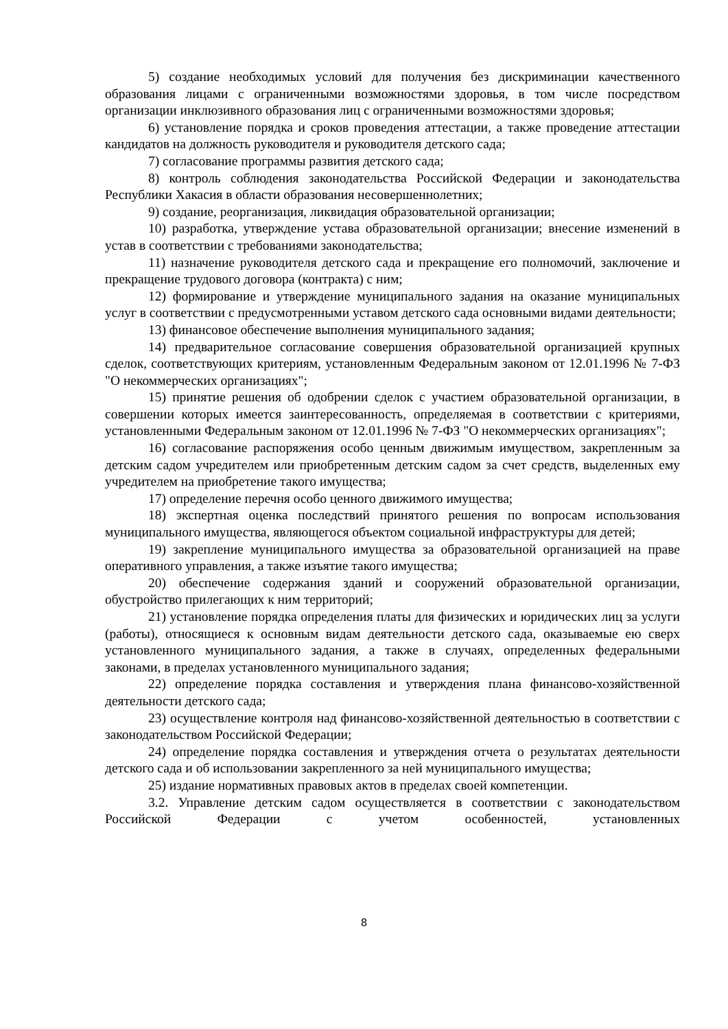5) создание необходимых условий для получения без дискриминации качественного образования лицами с ограниченными возможностями здоровья, в том числе посредством организации инклюзивного образования лиц с ограниченными возможностями здоровья;
6) установление порядка и сроков проведения аттестации, а также проведение аттестации кандидатов на должность руководителя и руководителя детского сада;
7) согласование программы развития детского сада;
8) контроль соблюдения законодательства Российской Федерации и законодательства Республики Хакасия в области образования несовершеннолетних;
9) создание, реорганизация, ликвидация образовательной организации;
10) разработка, утверждение устава образовательной организации; внесение изменений в устав в соответствии с требованиями законодательства;
11) назначение руководителя детского сада и прекращение его полномочий, заключение и прекращение трудового договора (контракта) с ним;
12) формирование и утверждение муниципального задания на оказание муниципальных услуг в соответствии с предусмотренными уставом детского сада основными видами деятельности;
13) финансовое обеспечение выполнения муниципального задания;
14) предварительное согласование совершения образовательной организацией крупных сделок, соответствующих критериям, установленным Федеральным законом от 12.01.1996 № 7-ФЗ "О некоммерческих организациях";
15) принятие решения об одобрении сделок с участием образовательной организации, в совершении которых имеется заинтересованность, определяемая в соответствии с критериями, установленными Федеральным законом от 12.01.1996 № 7-ФЗ "О некоммерческих организациях";
16) согласование распоряжения особо ценным движимым имуществом, закрепленным за детским садом учредителем или приобретенным детским садом за счет средств, выделенных ему учредителем на приобретение такого имущества;
17) определение перечня особо ценного движимого имущества;
18) экспертная оценка последствий принятого решения по вопросам использования муниципального имущества, являющегося объектом социальной инфраструктуры для детей;
19) закрепление муниципального имущества за образовательной организацией на праве оперативного управления, а также изъятие такого имущества;
20) обеспечение содержания зданий и сооружений образовательной организации, обустройство прилегающих к ним территорий;
21) установление порядка определения платы для физических и юридических лиц за услуги (работы), относящиеся к основным видам деятельности детского сада, оказываемые ею сверх установленного муниципального задания, а также в случаях, определенных федеральными законами, в пределах установленного муниципального задания;
22) определение порядка составления и утверждения плана финансово-хозяйственной деятельности детского сада;
23) осуществление контроля над финансово-хозяйственной деятельностью в соответствии с законодательством Российской Федерации;
24) определение порядка составления и утверждения отчета о результатах деятельности детского сада и об использовании закрепленного за ней муниципального имущества;
25) издание нормативных правовых актов в пределах своей компетенции.
3.2. Управление детским садом осуществляется в соответствии с законодательством Российской Федерации с учетом особенностей, установленных
8